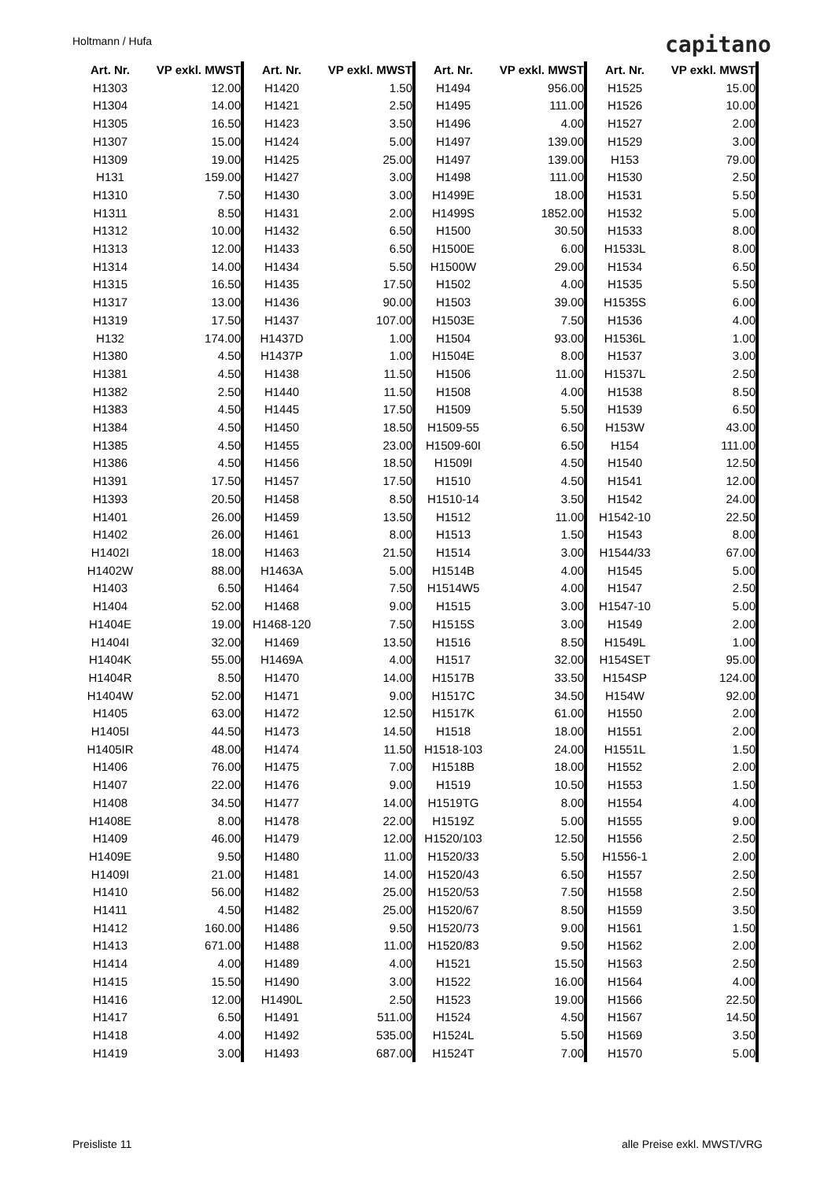Holtmann / Hufa capitano
| Art. Nr. | VP exkl. MWST |
| --- | --- |
| H1303 | 12.00 |
| H1304 | 14.00 |
| H1305 | 16.50 |
| H1307 | 15.00 |
| H1309 | 19.00 |
| H131 | 159.00 |
| H1310 | 7.50 |
| H1311 | 8.50 |
| H1312 | 10.00 |
| H1313 | 12.00 |
| H1314 | 14.00 |
| H1315 | 16.50 |
| H1317 | 13.00 |
| H1319 | 17.50 |
| H132 | 174.00 |
| H1380 | 4.50 |
| H1381 | 4.50 |
| H1382 | 2.50 |
| H1383 | 4.50 |
| H1384 | 4.50 |
| H1385 | 4.50 |
| H1386 | 4.50 |
| H1391 | 17.50 |
| H1393 | 20.50 |
| H1401 | 26.00 |
| H1402 | 26.00 |
| H1402I | 18.00 |
| H1402W | 88.00 |
| H1403 | 6.50 |
| H1404 | 52.00 |
| H1404E | 19.00 |
| H1404I | 32.00 |
| H1404K | 55.00 |
| H1404R | 8.50 |
| H1404W | 52.00 |
| H1405 | 63.00 |
| H1405I | 44.50 |
| H1405IR | 48.00 |
| H1406 | 76.00 |
| H1407 | 22.00 |
| H1408 | 34.50 |
| H1408E | 8.00 |
| H1409 | 46.00 |
| H1409E | 9.50 |
| H1409I | 21.00 |
| H1410 | 56.00 |
| H1411 | 4.50 |
| H1412 | 160.00 |
| H1413 | 671.00 |
| H1414 | 4.00 |
| H1415 | 15.50 |
| H1416 | 12.00 |
| H1417 | 6.50 |
| H1418 | 4.00 |
| H1419 | 3.00 |
| Art. Nr. | VP exkl. MWST |
| --- | --- |
| H1420 | 1.50 |
| H1421 | 2.50 |
| H1423 | 3.50 |
| H1424 | 5.00 |
| H1425 | 25.00 |
| H1427 | 3.00 |
| H1430 | 3.00 |
| H1431 | 2.00 |
| H1432 | 6.50 |
| H1433 | 6.50 |
| H1434 | 5.50 |
| H1435 | 17.50 |
| H1436 | 90.00 |
| H1437 | 107.00 |
| H1437D | 1.00 |
| H1437P | 1.00 |
| H1438 | 11.50 |
| H1440 | 11.50 |
| H1445 | 17.50 |
| H1450 | 18.50 |
| H1455 | 23.00 |
| H1456 | 18.50 |
| H1457 | 17.50 |
| H1458 | 8.50 |
| H1459 | 13.50 |
| H1461 | 8.00 |
| H1463 | 21.50 |
| H1463A | 5.00 |
| H1464 | 7.50 |
| H1468 | 9.00 |
| H1468-120 | 7.50 |
| H1469 | 13.50 |
| H1469A | 4.00 |
| H1470 | 14.00 |
| H1471 | 9.00 |
| H1472 | 12.50 |
| H1473 | 14.50 |
| H1474 | 11.50 |
| H1475 | 7.00 |
| H1476 | 9.00 |
| H1477 | 14.00 |
| H1478 | 22.00 |
| H1479 | 12.00 |
| H1480 | 11.00 |
| H1481 | 14.00 |
| H1482 | 25.00 |
| H1482 | 25.00 |
| H1486 | 9.50 |
| H1488 | 11.00 |
| H1489 | 4.00 |
| H1490 | 3.00 |
| H1490L | 2.50 |
| H1491 | 511.00 |
| H1492 | 535.00 |
| H1493 | 687.00 |
| Art. Nr. | VP exkl. MWST |
| --- | --- |
| H1494 | 956.00 |
| H1495 | 111.00 |
| H1496 | 4.00 |
| H1497 | 139.00 |
| H1497 | 139.00 |
| H1498 | 111.00 |
| H1499E | 18.00 |
| H1499S | 1852.00 |
| H1500 | 30.50 |
| H1500E | 6.00 |
| H1500W | 29.00 |
| H1502 | 4.00 |
| H1503 | 39.00 |
| H1503E | 7.50 |
| H1504 | 93.00 |
| H1504E | 8.00 |
| H1506 | 11.00 |
| H1508 | 4.00 |
| H1509 | 5.50 |
| H1509-55 | 6.50 |
| H1509-60I | 6.50 |
| H1509I | 4.50 |
| H1510 | 4.50 |
| H1510-14 | 3.50 |
| H1512 | 11.00 |
| H1513 | 1.50 |
| H1514 | 3.00 |
| H1514B | 4.00 |
| H1514W5 | 4.00 |
| H1515 | 3.00 |
| H1515S | 3.00 |
| H1516 | 8.50 |
| H1517 | 32.00 |
| H1517B | 33.50 |
| H1517C | 34.50 |
| H1517K | 61.00 |
| H1518 | 18.00 |
| H1518-103 | 24.00 |
| H1518B | 18.00 |
| H1519 | 10.50 |
| H1519TG | 8.00 |
| H1519Z | 5.00 |
| H1520/103 | 12.50 |
| H1520/33 | 5.50 |
| H1520/43 | 6.50 |
| H1520/53 | 7.50 |
| H1520/67 | 8.50 |
| H1520/73 | 9.00 |
| H1520/83 | 9.50 |
| H1521 | 15.50 |
| H1522 | 16.00 |
| H1523 | 19.00 |
| H1524 | 4.50 |
| H1524L | 5.50 |
| H1524T | 7.00 |
| Art. Nr. | VP exkl. MWST |
| --- | --- |
| H1525 | 15.00 |
| H1526 | 10.00 |
| H1527 | 2.00 |
| H1529 | 3.00 |
| H153 | 79.00 |
| H1530 | 2.50 |
| H1531 | 5.50 |
| H1532 | 5.00 |
| H1533 | 8.00 |
| H1533L | 8.00 |
| H1534 | 6.50 |
| H1535 | 5.50 |
| H1535S | 6.00 |
| H1536 | 4.00 |
| H1536L | 1.00 |
| H1537 | 3.00 |
| H1537L | 2.50 |
| H1538 | 8.50 |
| H1539 | 6.50 |
| H153W | 43.00 |
| H154 | 111.00 |
| H1540 | 12.50 |
| H1541 | 12.00 |
| H1542 | 24.00 |
| H1542-10 | 22.50 |
| H1543 | 8.00 |
| H1544/33 | 67.00 |
| H1545 | 5.00 |
| H1547 | 2.50 |
| H1547-10 | 5.00 |
| H1549 | 2.00 |
| H1549L | 1.00 |
| H154SET | 95.00 |
| H154SP | 124.00 |
| H154W | 92.00 |
| H1550 | 2.00 |
| H1551 | 2.00 |
| H1551L | 1.50 |
| H1552 | 2.00 |
| H1553 | 1.50 |
| H1554 | 4.00 |
| H1555 | 9.00 |
| H1556 | 2.50 |
| H1556-1 | 2.00 |
| H1557 | 2.50 |
| H1558 | 2.50 |
| H1559 | 3.50 |
| H1561 | 1.50 |
| H1562 | 2.00 |
| H1563 | 2.50 |
| H1564 | 4.00 |
| H1566 | 22.50 |
| H1567 | 14.50 |
| H1569 | 3.50 |
| H1570 | 5.00 |
Preisliste 11 alle Preise exkl. MWST/VRG